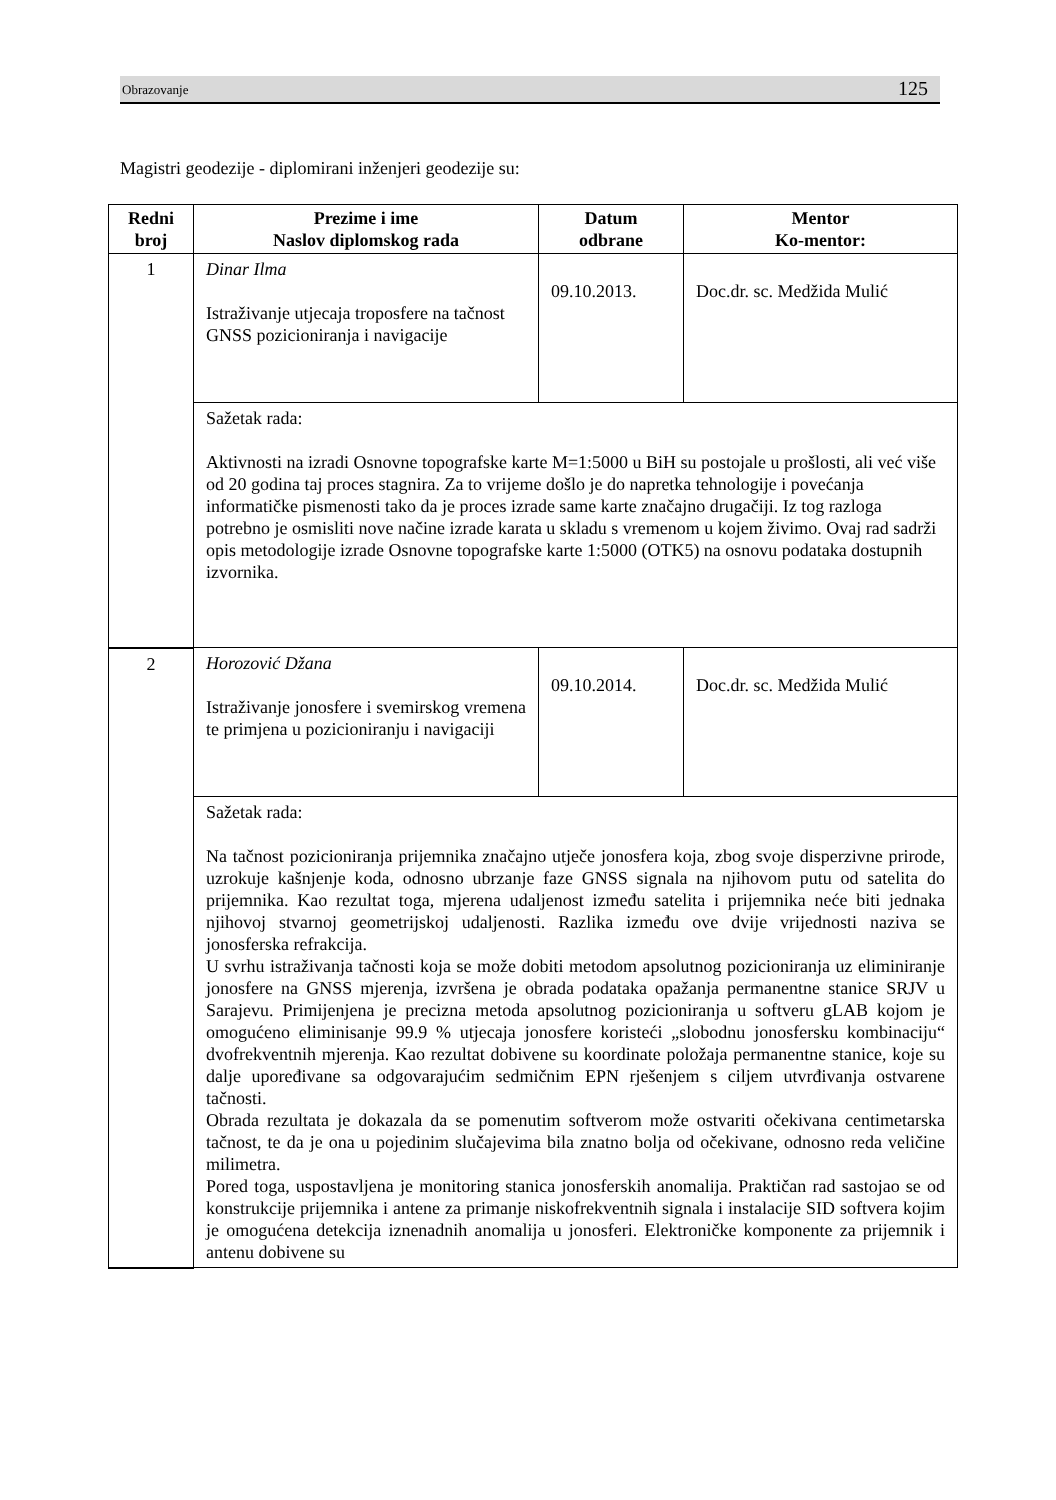Obrazovanje 125
Magistri geodezije - diplomirani inženjeri geodezije su:
| Redni broj | Prezime i ime Naslov diplomskog rada | Datum odbrane | Mentor Ko-mentor: |
| --- | --- | --- | --- |
| 1 | Dinar Ilma Istraživanje utjecaja troposfere na tačnost GNSS pozicioniranja i navigacije | 09.10.2013. | Doc.dr. sc. Medžida Mulić |
| | Sažetak rada: Aktivnosti na izradi Osnovne topografske karte M=1:5000 u BiH su postojale u prošlosti, ali već više od 20 godina taj proces stagnira. Za to vrijeme došlo je do napretka tehnologije i povećanja informatičke pismenosti tako da je proces izrade same karte značajno drugačiji. Iz tog razloga potrebno je osmisliti nove načine izrade karata u skladu s vremenom u kojem živimo. Ovaj rad sadrži opis metodologije izrade Osnovne topografske karte 1:5000 (OTK5) na osnovu podataka dostupnih izvornika. | | |
| 2 | Horozović Džana Istraživanje jonosfere i svemirskog vremena te primjena u pozicioniranju i navigaciji | 09.10.2014. | Doc.dr. sc. Medžida Mulić |
| | Sažetak rada: Na tačnost pozicioniranja prijemnika značajno utječe jonosfera koja, zbog svoje disperzivne prirode, uzrokuje kašnjenje koda, odnosno ubrzanje faze GNSS signala na njihovom putu od satelita do prijemnika. Kao rezultat toga, mjerena udaljenost između satelita i prijemnika neće biti jednaka njihovoj stvarnoj geometrijskoj udaljenosti. Razlika između ove dvije vrijednosti naziva se jonosferska refrakcija. U svrhu istraživanja tačnosti koja se može dobiti metodom apsolutnog pozicioniranja uz eliminiranje jonosfere na GNSS mjerenja, izvršena je obrada podataka opažanja permanentne stanice SRJV u Sarajevu. Primijenjena je precizna metoda apsolutnog pozicioniranja u softveru gLAB kojom je omogućeno eliminisanje 99.9 % utjecaja jonosfere koristeći „slobodnu jonosfersku kombinaciju“ dvofrekventnih mjerenja. Kao rezultat dobivene su koordinate položaja permanentne stanice, koje su dalje upoređivane sa odgovarajućim sedmičnim EPN rješenjem s ciljem utvrđivanja ostvarene tačnosti. Obrada rezultata je dokazala da se pomenutim softverom može ostvariti očekivana centimetarska tačnost, te da je ona u pojedinim slučajevima bila znatno bolja od očekivane, odnosno reda veličine milimetra. Pored toga, uspostavljena je monitoring stanica jonosferskih anomalija. Praktičan rad sastojao se od konstrukcije prijemnika i antene za primanje niskofrekventnih signala i instalacije SID softvera kojim je omogućena detekcija iznenadnih anomalija u jonosferi. Elektroničke komponente za prijemnik i antenu dobivene su | | |